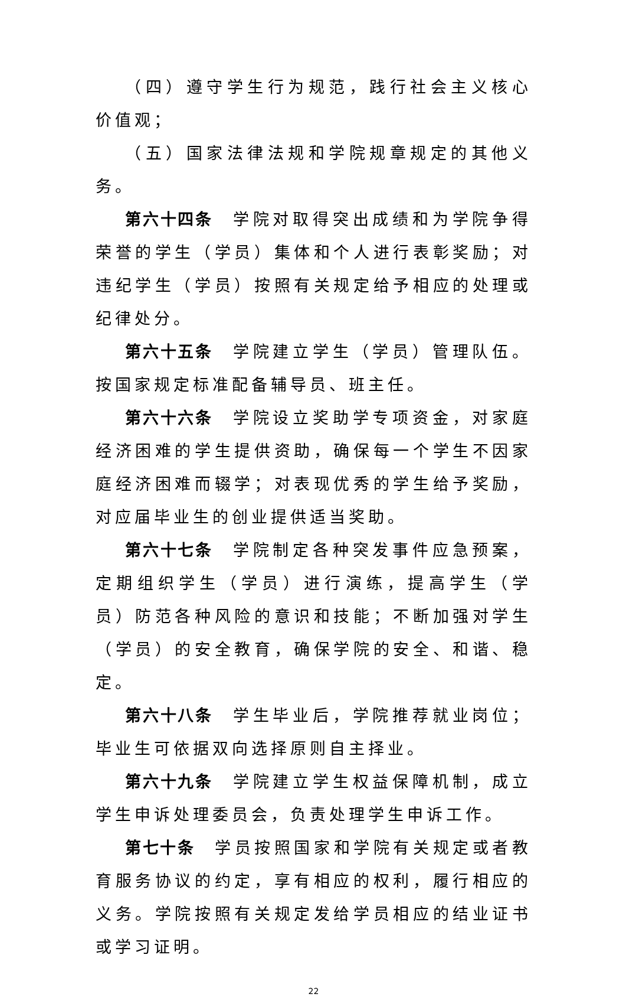（四）遵守学生行为规范，践行社会主义核心价值观；
（五）国家法律法规和学院规章规定的其他义务。
第六十四条　学院对取得突出成绩和为学院争得荣誉的学生（学员）集体和个人进行表彰奖励；对违纪学生（学员）按照有关规定给予相应的处理或纪律处分。
第六十五条　学院建立学生（学员）管理队伍。按国家规定标准配备辅导员、班主任。
第六十六条　学院设立奖助学专项资金，对家庭经济困难的学生提供资助，确保每一个学生不因家庭经济困难而辍学；对表现优秀的学生给予奖励，对应届毕业生的创业提供适当奖助。
第六十七条　学院制定各种突发事件应急预案，定期组织学生（学员）进行演练，提高学生（学员）防范各种风险的意识和技能；不断加强对学生（学员）的安全教育，确保学院的安全、和谐、稳定。
第六十八条　学生毕业后，学院推荐就业岗位；毕业生可依据双向选择原则自主择业。
第六十九条　学院建立学生权益保障机制，成立学生申诉处理委员会，负责处理学生申诉工作。
第七十条　学员按照国家和学院有关规定或者教育服务协议的约定，享有相应的权利，履行相应的义务。学院按照有关规定发给学员相应的结业证书或学习证明。
22